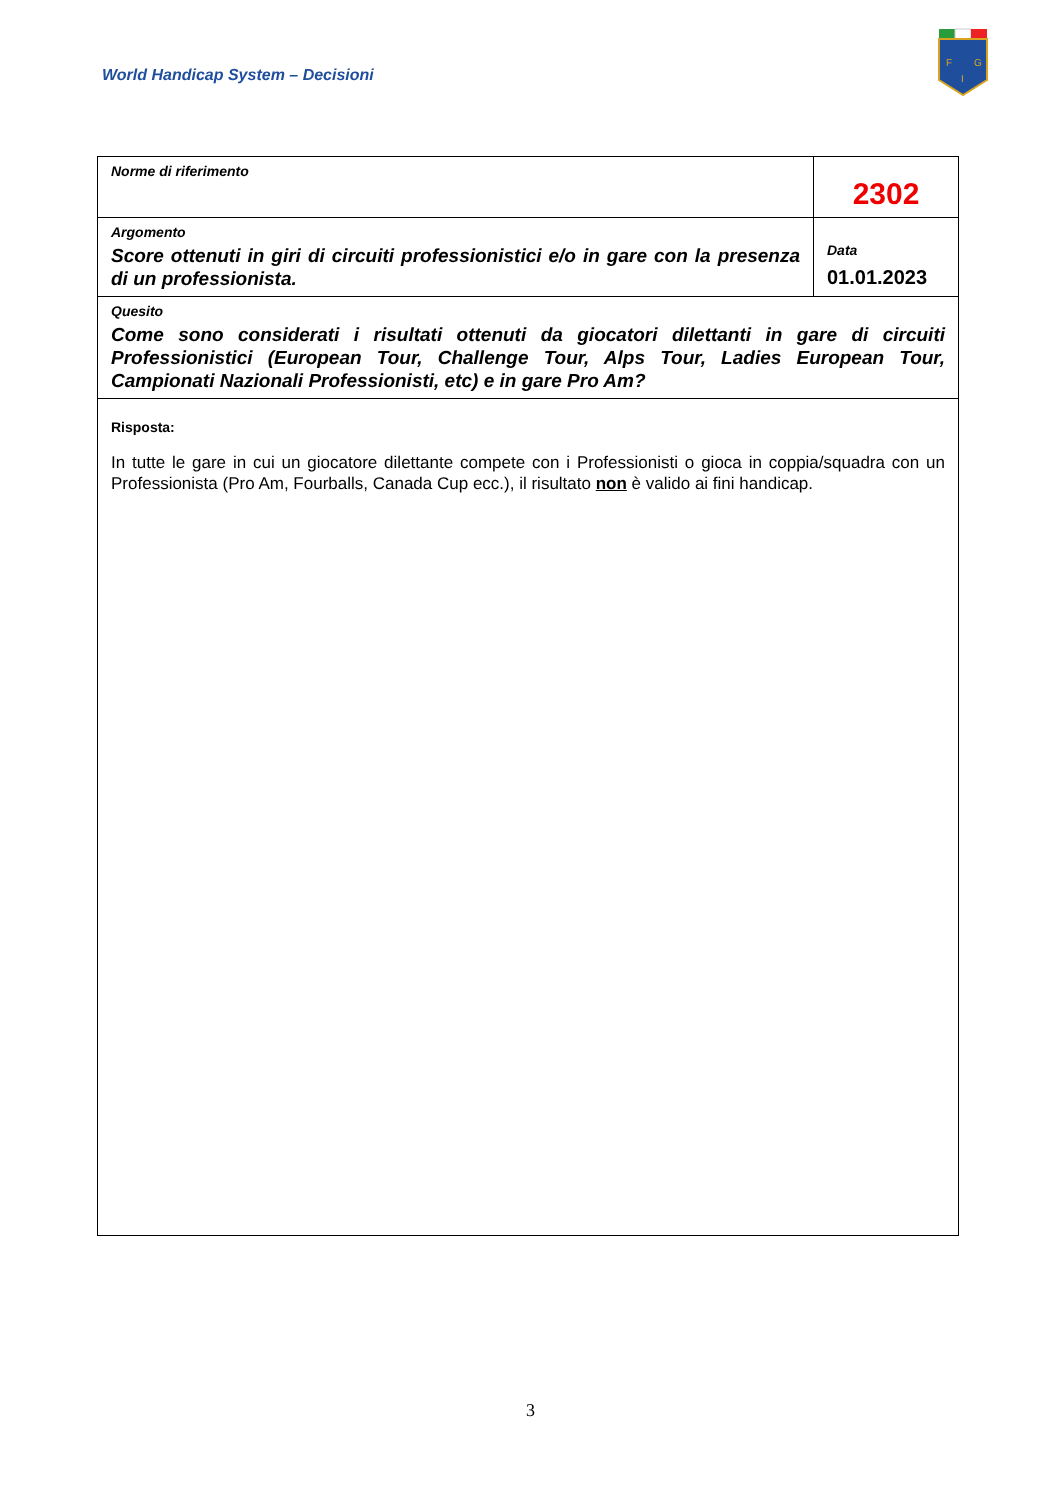World Handicap System – Decisioni
F
G
I
| Norme di riferimento | 2302 |
| Argomento Score ottenuti in giri di circuiti professionistici e/o in gare con la presenza di un professionista. | Data 01.01.2023 |
| Quesito Come sono considerati i risultati ottenuti da giocatori dilettanti in gare di circuiti Professionistici (European Tour, Challenge Tour, Alps Tour, Ladies European Tour, Campionati Nazionali Professionisti, etc) e in gare Pro Am? | |
| Risposta: In tutte le gare in cui un giocatore dilettante compete con i Professionisti o gioca in coppia/squadra con un Professionista (Pro Am, Fourballs, Canada Cup ecc.), il risultato non è valido ai fini handicap. | |
3